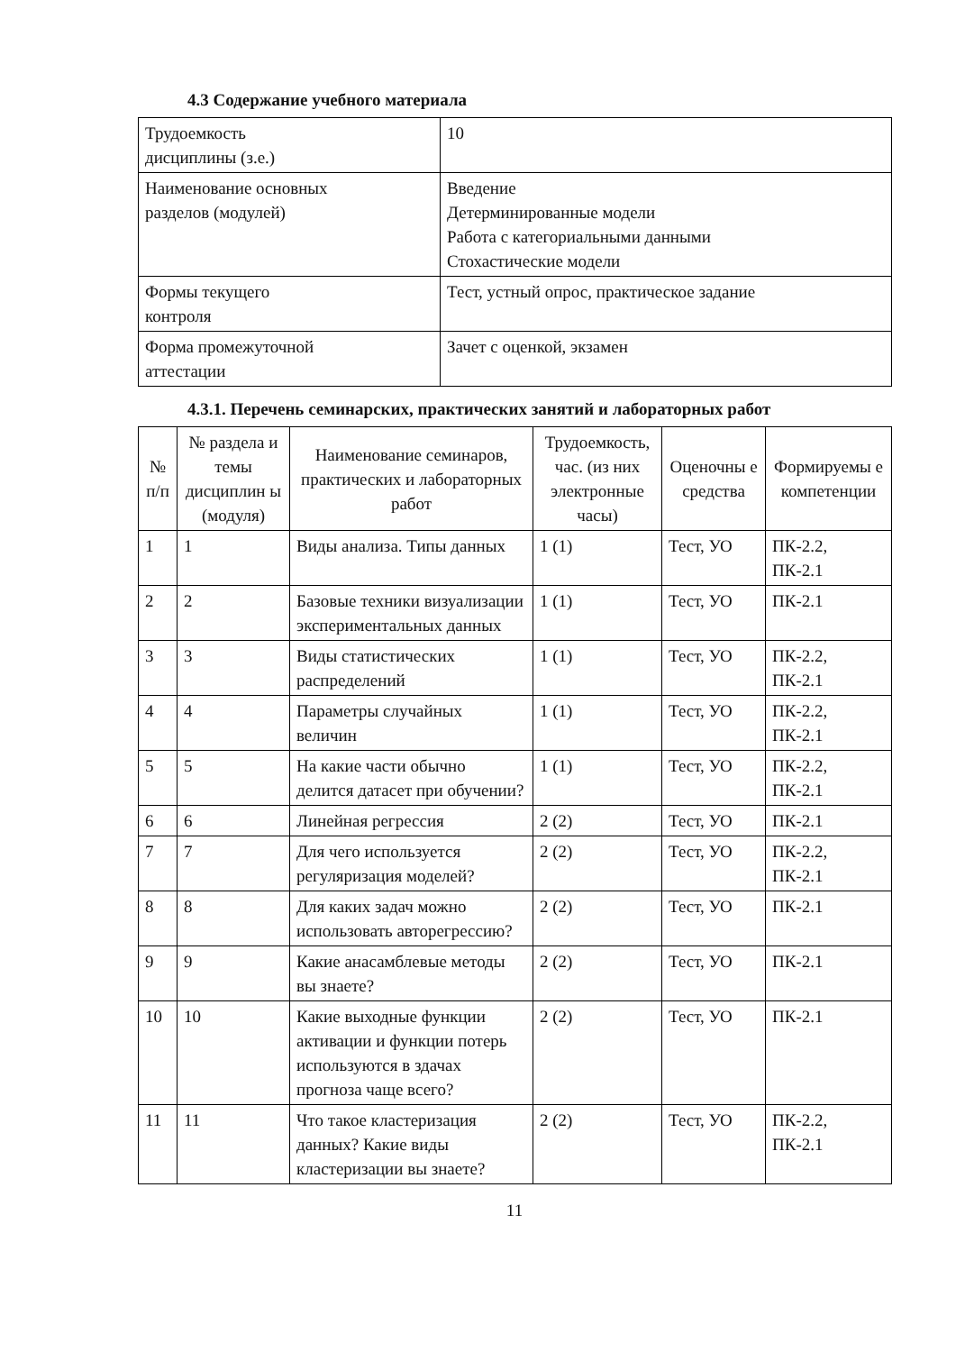4.3 Содержание учебного материала
| Трудоемкость дисциплины (з.е.) | 10 |
| Наименование основных разделов (модулей) | Введение Детерминированные модели Работа с категориальными данными Стохастические модели |
| Формы текущего контроля | Тест, устный опрос, практическое задание |
| Форма промежуточной аттестации | Зачет с оценкой, экзамен |
4.3.1. Перечень семинарских, практических занятий и лабораторных работ
| № п/п | № раздела и темы дисциплин ы (модуля) | Наименование семинаров, практических и лабораторных работ | Трудоемкость, час. (из них электронные часы) | Оценочны е средства | Формируемы е компетенции |
| --- | --- | --- | --- | --- | --- |
| 1 | 1 | Виды анализа. Типы данных | 1 (1) | Тест, УО | ПК-2.2, ПК-2.1 |
| 2 | 2 | Базовые техники визуализации экспериментальных данных | 1 (1) | Тест, УО | ПК-2.1 |
| 3 | 3 | Виды статистических распределений | 1 (1) | Тест, УО | ПК-2.2, ПК-2.1 |
| 4 | 4 | Параметры случайных величин | 1 (1) | Тест, УО | ПК-2.2, ПК-2.1 |
| 5 | 5 | На какие части обычно делится датасет при обучении? | 1 (1) | Тест, УО | ПК-2.2, ПК-2.1 |
| 6 | 6 | Линейная регрессия | 2 (2) | Тест, УО | ПК-2.1 |
| 7 | 7 | Для чего используется регуляризация моделей? | 2 (2) | Тест, УО | ПК-2.2, ПК-2.1 |
| 8 | 8 | Для каких задач можно использовать авторегрессию? | 2 (2) | Тест, УО | ПК-2.1 |
| 9 | 9 | Какие анасамблевые методы вы знаете? | 2 (2) | Тест, УО | ПК-2.1 |
| 10 | 10 | Какие выходные функции активации и функции потерь используются в здачах прогноза чаще всего? | 2 (2) | Тест, УО | ПК-2.1 |
| 11 | 11 | Что такое кластеризация данных? Какие виды кластеризации вы знаете? | 2 (2) | Тест, УО | ПК-2.2, ПК-2.1 |
11